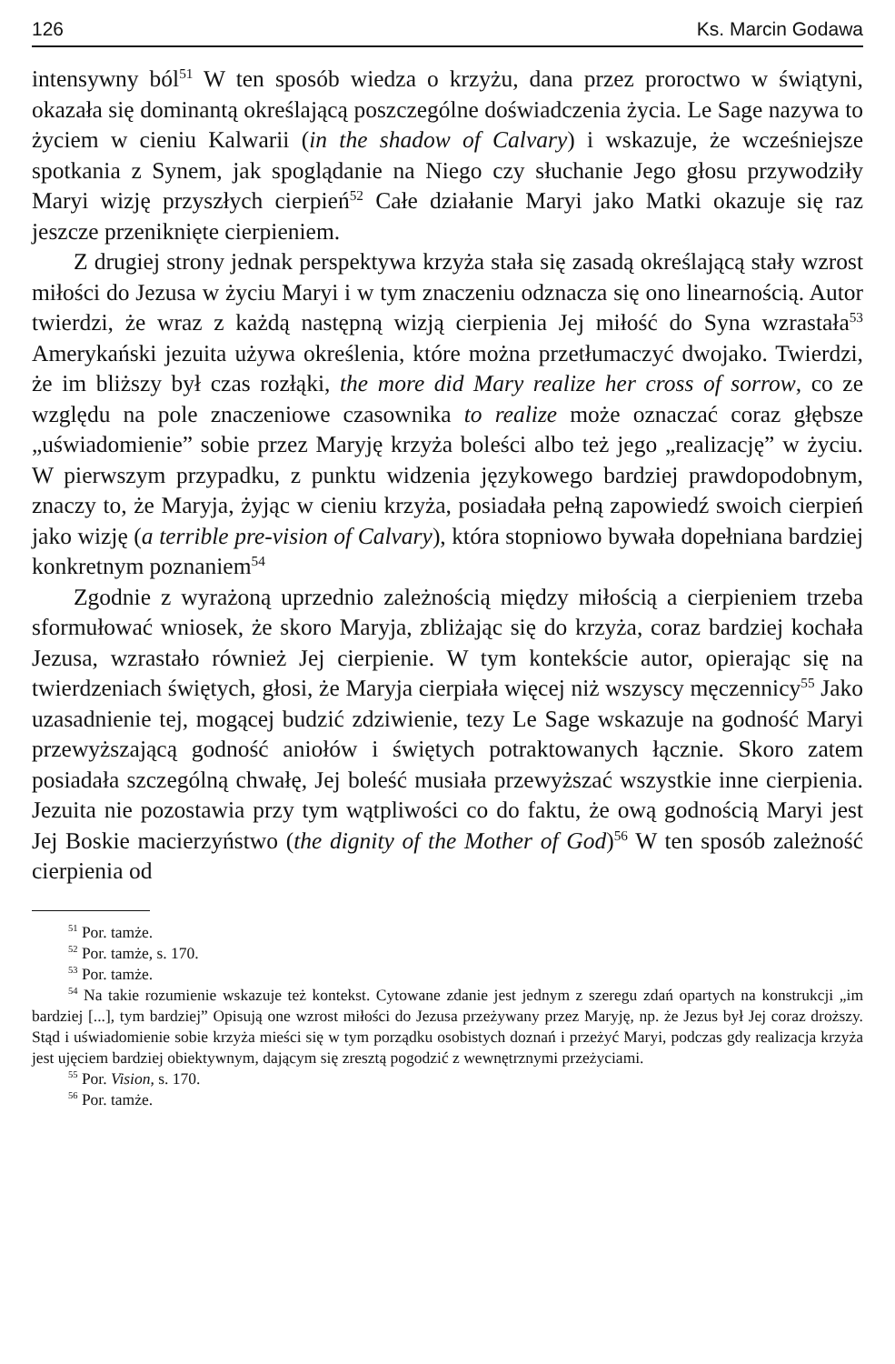126 Ks. Marcin Godawa
intensywny ból<sup>51</sup> W ten sposób wiedza o krzyżu, dana przez proroctwo w świątyni, okazała się dominantą określającą poszczególne doświadczenia życia. Le Sage nazywa to życiem w cieniu Kalwarii (in the shadow of Calvary) i wskazuje, że wcześniejsze spotkania z Synem, jak spoglądanie na Niego czy słuchanie Jego głosu przywodziły Maryi wizję przyszłych cierpień<sup>52</sup> Całe działanie Maryi jako Matki okazuje się raz jeszcze przeniknięte cierpieniem.
Z drugiej strony jednak perspektywa krzyża stała się zasadą określającą stały wzrost miłości do Jezusa w życiu Maryi i w tym znaczeniu odznacza się ono linearnością. Autor twierdzi, że wraz z każdą następną wizją cierpienia Jej miłość do Syna wzrastała<sup>53</sup> Amerykański jezuita używa określenia, które można przetłumaczyć dwojako. Twierdzi, że im bliższy był czas rozłąki, the more did Mary realize her cross of sorrow, co ze względu na pole znaczeniowe czasownika to realize może oznaczać coraz głębsze „uświadomienie” sobie przez Maryję krzyża boleści albo też jego „realizację” w życiu. W pierwszym przypadku, z punktu widzenia językowego bardziej prawdopodobnym, znaczy to, że Maryja, żyjąc w cieniu krzyża, posiadała pełną zapowiedź swoich cierpień jako wizję (a terrible pre-vision of Calvary), która stopniowo bywała dopełniana bardziej konkretnym poznaniem<sup>54</sup>
Zgodnie z wyrażoną uprzednio zależnością między miłością a cierpieniem trzeba sformułować wniosek, że skoro Maryja, zbliżając się do krzyża, coraz bardziej kochała Jezusa, wzrastało również Jej cierpienie. W tym kontekście autor, opierając się na twierdzeniach świętych, głosi, że Maryja cierpiała więcej niż wszyscy męczennicy<sup>55</sup> Jako uzasadnienie tej, mogącej budzić zdziwienie, tezy Le Sage wskazuje na godność Maryi przewyższającą godność aniołów i świętych potraktowanych łącznie. Skoro zatem posiadała szczególną chwałę, Jej boleść musiała przewyższać wszystkie inne cierpienia. Jezuita nie pozostawia przy tym wątpliwości co do faktu, że ową godnością Maryi jest Jej Boskie macierzyństwo (the dignity of the Mother of God)<sup>56</sup> W ten sposób zależność cierpienia od
<sup>51</sup> Por. tamże.
<sup>52</sup> Por. tamże, s. 170.
<sup>53</sup> Por. tamże.
<sup>54</sup> Na takie rozumienie wskazuje też kontekst. Cytowane zdanie jest jednym z szeregu zdań opartych na konstrukcji „im bardziej [...], tym bardziej” Opisują one wzrost miłości do Jezusa przeżywany przez Maryję, np. że Jezus był Jej coraz droższy. Stąd i uświadomienie sobie krzyża mieści się w tym porządku osobistych doznań i przeżyć Maryi, podczas gdy realizacja krzyża jest ujęciem bardziej obiektywnym, dającym się zresztą pogodzić z wewnętrznymi przeżyciami.
<sup>55</sup> Por. Vision, s. 170.
<sup>56</sup> Por. tamże.